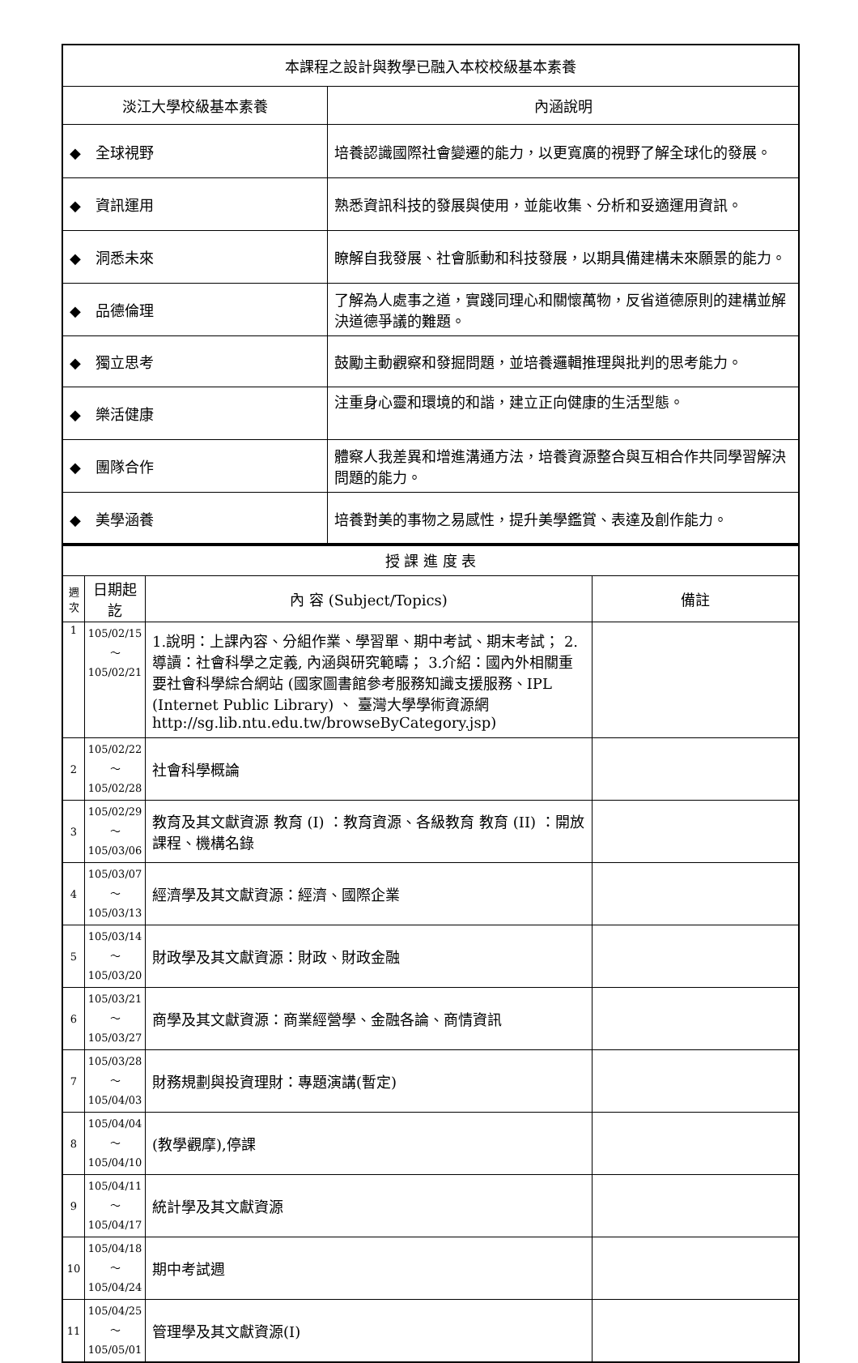| 本課程之設計與教學已融入本校校級基本素養 | |
| --- | --- |
| 淡江大學校級基本素養 | 內涵說明 |
| ◆ 全球視野 | 培養認識國際社會變遷的能力，以更寬廣的視野了解全球化的發展。 |
| ◆ 資訊運用 | 熟悉資訊科技的發展與使用，並能收集、分析和妥適運用資訊。 |
| ◆ 洞悉未來 | 瞭解自我發展、社會脈動和科技發展，以期具備建構未來願景的能力。 |
| ◆ 品德倫理 | 了解為人處事之道，實踐同理心和關懷萬物，反省道德原則的建構並解決道德爭議的難題。 |
| ◆ 獨立思考 | 鼓勵主動觀察和發掘問題，並培養邏輯推理與批判的思考能力。 |
| ◆ 樂活健康 | 注重身心靈和環境的和諧，建立正向健康的生活型態。 |
| ◆ 團隊合作 | 體察人我差異和增進溝通方法，培養資源整合與互相合作共同學習解決問題的能力。 |
| ◆ 美學涵養 | 培養對美的事物之易感性，提升美學鑑賞、表達及創作能力。 |
| 授 課 進 度 表 | | | |
| --- | --- | --- | --- |
| 週 次 | 日期起訖 | 內 容 (Subject/Topics) | 備註 |
| 1 | 105/02/15～ 105/02/21 | 1.說明：上課內容、分組作業、學習單、期中考試、期末考試； 2.導讀：社會科學之定義, 內涵與研究範疇； 3.介紹：國內外相關重要社會科學綜合網站 (國家圖書館參考服務知識支援服務、IPL (Internet Public Library) 、 臺灣大學學術資源網http://sg.lib.ntu.edu.tw/browseByCategory.jsp) | |
| 2 | 105/02/22～ 105/02/28 | 社會科學概論 | |
| 3 | 105/02/29～ 105/03/06 | 教育及其文獻資源 教育 (I) ：教育資源、各級教育 教育 (II) ：開放課程、機構名錄 | |
| 4 | 105/03/07～ 105/03/13 | 經濟學及其文獻資源：經濟、國際企業 | |
| 5 | 105/03/14～ 105/03/20 | 財政學及其文獻資源：財政、財政金融 | |
| 6 | 105/03/21～ 105/03/27 | 商學及其文獻資源：商業經營學、金融各論、商情資訊 | |
| 7 | 105/03/28～ 105/04/03 | 財務規劃與投資理財：專題演講(暫定) | |
| 8 | 105/04/04～ 105/04/10 | (教學觀摩),停課 | |
| 9 | 105/04/11～ 105/04/17 | 統計學及其文獻資源 | |
| 10 | 105/04/18～ 105/04/24 | 期中考試週 | |
| 11 | 105/04/25～ 105/05/01 | 管理學及其文獻資源(I) | |